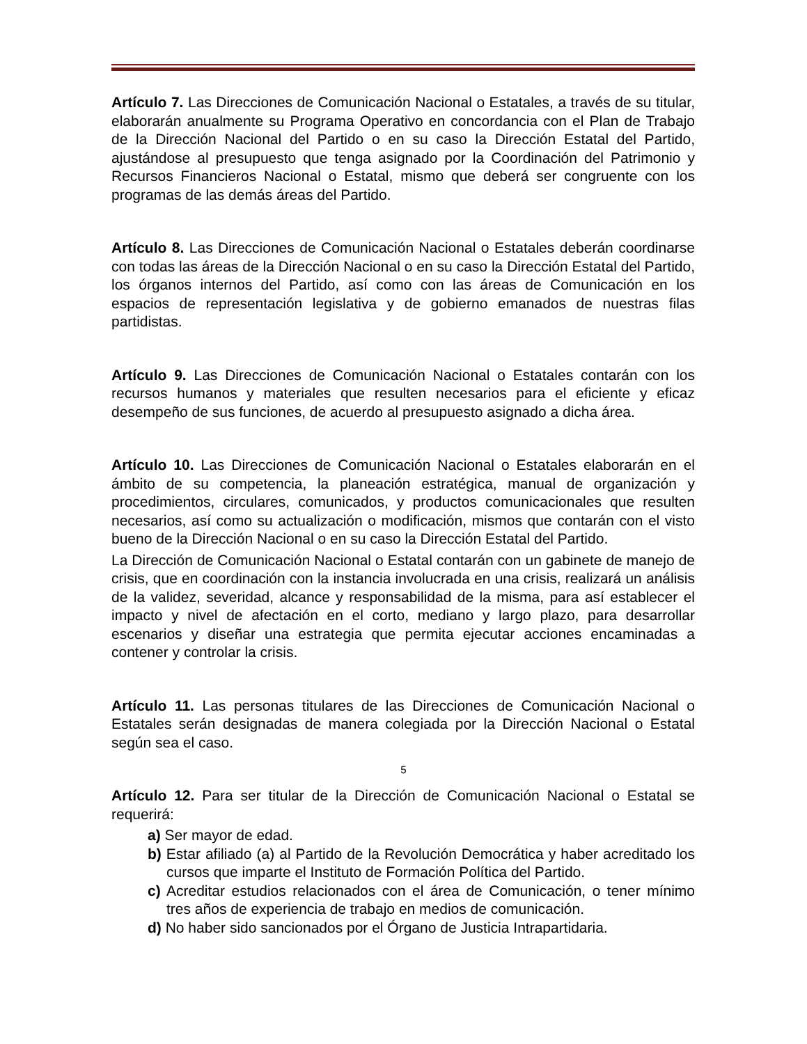Artículo 7. Las Direcciones de Comunicación Nacional o Estatales, a través de su titular, elaborarán anualmente su Programa Operativo en concordancia con el Plan de Trabajo de la Dirección Nacional del Partido o en su caso la Dirección Estatal del Partido, ajustándose al presupuesto que tenga asignado por la Coordinación del Patrimonio y Recursos Financieros Nacional o Estatal, mismo que deberá ser congruente con los programas de las demás áreas del Partido.
Artículo 8. Las Direcciones de Comunicación Nacional o Estatales deberán coordinarse con todas las áreas de la Dirección Nacional o en su caso la Dirección Estatal del Partido, los órganos internos del Partido, así como con las áreas de Comunicación en los espacios de representación legislativa y de gobierno emanados de nuestras filas partidistas.
Artículo 9. Las Direcciones de Comunicación Nacional o Estatales contarán con los recursos humanos y materiales que resulten necesarios para el eficiente y eficaz desempeño de sus funciones, de acuerdo al presupuesto asignado a dicha área.
Artículo 10. Las Direcciones de Comunicación Nacional o Estatales elaborarán en el ámbito de su competencia, la planeación estratégica, manual de organización y procedimientos, circulares, comunicados, y productos comunicacionales que resulten necesarios, así como su actualización o modificación, mismos que contarán con el visto bueno de la Dirección Nacional o en su caso la Dirección Estatal del Partido.
La Dirección de Comunicación Nacional o Estatal contarán con un gabinete de manejo de crisis, que en coordinación con la instancia involucrada en una crisis, realizará un análisis de la validez, severidad, alcance y responsabilidad de la misma, para así establecer el impacto y nivel de afectación en el corto, mediano y largo plazo, para desarrollar escenarios y diseñar una estrategia que permita ejecutar acciones encaminadas a contener y controlar la crisis.
Artículo 11. Las personas titulares de las Direcciones de Comunicación Nacional o Estatales serán designadas de manera colegiada por la Dirección Nacional o Estatal según sea el caso.
Artículo 12. Para ser titular de la Dirección de Comunicación Nacional o Estatal se requerirá:
a) Ser mayor de edad.
b) Estar afiliado (a) al Partido de la Revolución Democrática y haber acreditado los cursos que imparte el Instituto de Formación Política del Partido.
c) Acreditar estudios relacionados con el área de Comunicación, o tener mínimo tres años de experiencia de trabajo en medios de comunicación.
d) No haber sido sancionados por el Órgano de Justicia Intrapartidaria.
5